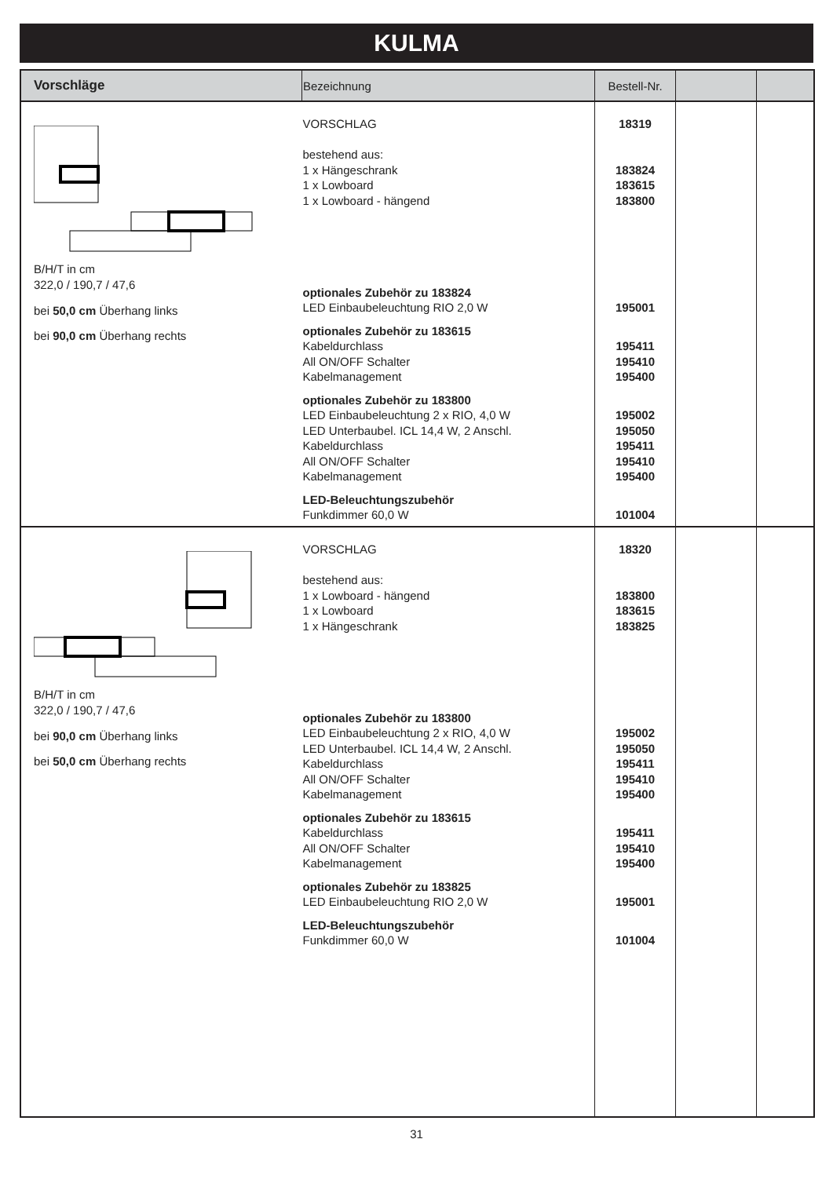KULMA
| Vorschläge | Bezeichnung | Bestell-Nr. | | |
| --- | --- | --- | --- | --- |
| B/H/T in cm 322,0 / 190,7 / 47,6 bei 50,0 cm Überhang links bei 90,0 cm Überhang rechts | VORSCHLAG bestehend aus: 1 x Hängeschrank 1 x Lowboard 1 x Lowboard - hängend optionales Zubehör zu 183824 LED Einbaubeleuchtung RIO 2,0 W optionales Zubehör zu 183615 Kabeldurchlass All ON/OFF Schalter Kabelmanagement optionales Zubehör zu 183800 LED Einbaubeleuchtung 2 x RIO, 4,0 W LED Unterbaubel. ICL 14,4 W, 2 Anschl. Kabeldurchlass All ON/OFF Schalter Kabelmanagement LED-Beleuchtungszubehör Funkdimmer 60,0 W | 18319 183824 183615 183800 195001 195411 195410 195400 195002 195050 195411 195410 195400 101004 | | |
| B/H/T in cm 322,0 / 190,7 / 47,6 bei 90,0 cm Überhang links bei 50,0 cm Überhang rechts | VORSCHLAG bestehend aus: 1 x Lowboard - hängend 1 x Lowboard 1 x Hängeschrank optionales Zubehör zu 183800 LED Einbaubeleuchtung 2 x RIO, 4,0 W LED Unterbaubel. ICL 14,4 W, 2 Anschl. Kabeldurchlass All ON/OFF Schalter Kabelmanagement optionales Zubehör zu 183615 Kabeldurchlass All ON/OFF Schalter Kabelmanagement optionales Zubehör zu 183825 LED Einbaubeleuchtung RIO 2,0 W LED-Beleuchtungszubehör Funkdimmer 60,0 W | 18320 183800 183615 183825 195002 195050 195411 195410 195400 195411 195410 195400 195001 101004 | | |
31